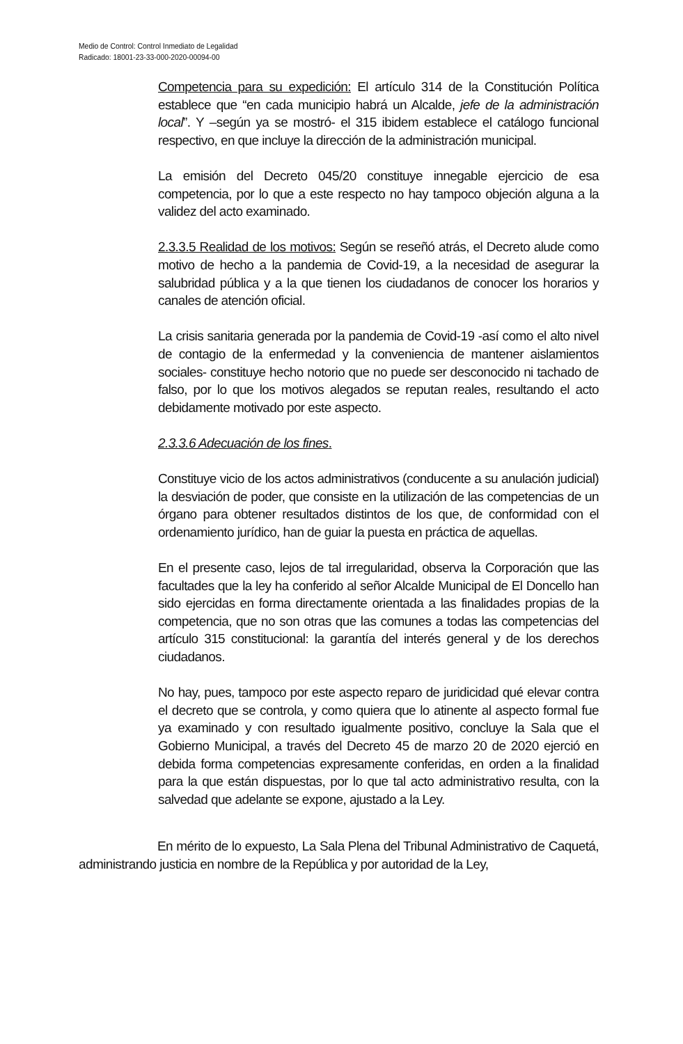Medio de Control: Control Inmediato de Legalidad
Radicado: 18001-23-33-000-2020-00094-00
Competencia para su expedición: El artículo 314 de la Constitución Política establece que “en cada municipio habrá un Alcalde, jefe de la administración local”. Y –según ya se mostró- el 315 ibidem establece el catálogo funcional respectivo, en que incluye la dirección de la administración municipal.
La emisión del Decreto 045/20 constituye innegable ejercicio de esa competencia, por lo que a este respecto no hay tampoco objeción alguna a la validez del acto examinado.
2.3.3.5 Realidad de los motivos: Según se reseñó atrás, el Decreto alude como motivo de hecho a la pandemia de Covid-19, a la necesidad de asegurar la salubridad pública y a la que tienen los ciudadanos de conocer los horarios y canales de atención oficial.
La crisis sanitaria generada por la pandemia de Covid-19 -así como el alto nivel de contagio de la enfermedad y la conveniencia de mantener aislamientos sociales- constituye hecho notorio que no puede ser desconocido ni tachado de falso, por lo que los motivos alegados se reputan reales, resultando el acto debidamente motivado por este aspecto.
2.3.3.6 Adecuación de los fines.
Constituye vicio de los actos administrativos (conducente a su anulación judicial) la desviación de poder, que consiste en la utilización de las competencias de un órgano para obtener resultados distintos de los que, de conformidad con el ordenamiento jurídico, han de guiar la puesta en práctica de aquellas.
En el presente caso, lejos de tal irregularidad, observa la Corporación que las facultades que la ley ha conferido al señor Alcalde Municipal de El Doncello han sido ejercidas en forma directamente orientada a las finalidades propias de la competencia, que no son otras que las comunes a todas las competencias del artículo 315 constitucional: la garantía del interés general y de los derechos ciudadanos.
No hay, pues, tampoco por este aspecto reparo de juridicidad qué elevar contra el decreto que se controla, y como quiera que lo atinente al aspecto formal fue ya examinado y con resultado igualmente positivo, concluye la Sala que el Gobierno Municipal, a través del Decreto 45 de marzo 20 de 2020 ejerció en debida forma competencias expresamente conferidas, en orden a la finalidad para la que están dispuestas, por lo que tal acto administrativo resulta, con la salvedad que adelante se expone, ajustado a la Ley.
En mérito de lo expuesto, La Sala Plena del Tribunal Administrativo de Caquetá, administrando justicia en nombre de la República y por autoridad de la Ley,